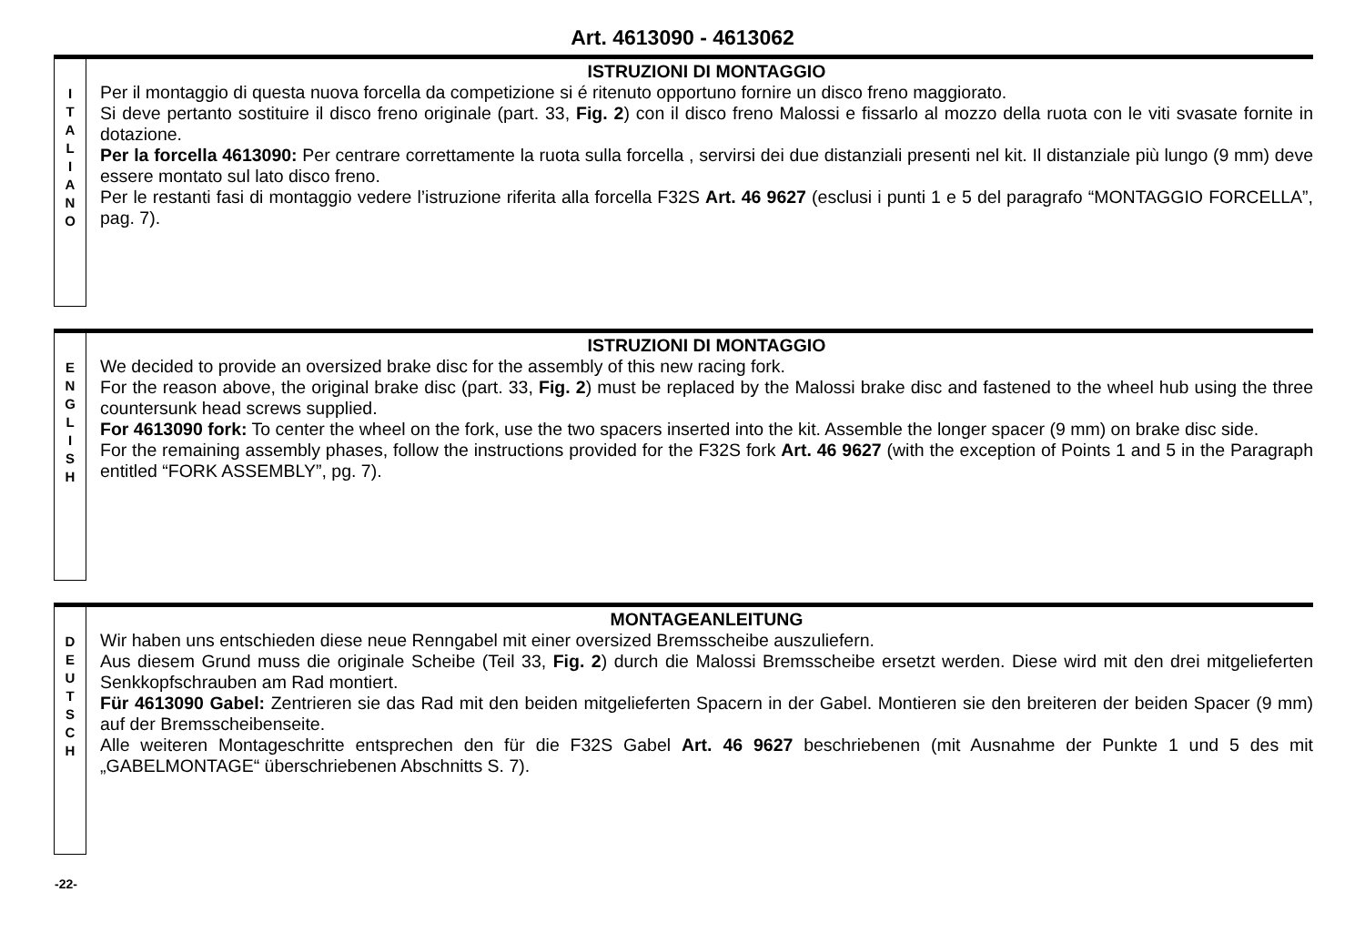Art. 4613090 - 4613062
I
T
A
L
I
A
N
O
ISTRUZIONI DI MONTAGGIO
Per il montaggio di questa nuova forcella da competizione si é ritenuto opportuno fornire un disco freno maggiorato.
Si deve pertanto sostituire il disco freno originale (part. 33, Fig. 2) con il disco freno Malossi e fissarlo al mozzo della ruota con le viti svasate fornite in dotazione.
Per la forcella 4613090: Per centrare correttamente la ruota sulla forcella , servirsi dei due distanziali presenti nel kit. Il distanziale più lungo (9 mm) deve essere montato sul lato disco freno.
Per le restanti fasi di montaggio vedere l’istruzione riferita alla forcella F32S Art. 46 9627 (esclusi i punti 1 e 5 del paragrafo “MONTAGGIO FORCELLA”, pag. 7).
E
N
G
L
I
S
H
ISTRUZIONI DI MONTAGGIO
We decided to provide an oversized brake disc for the assembly of this new racing fork.
For the reason above, the original brake disc (part. 33, Fig. 2) must be replaced by the Malossi brake disc and fastened to the wheel hub using the three countersunk head screws supplied.
For 4613090 fork: To center the wheel on the fork, use the two spacers inserted into the kit. Assemble the longer spacer (9 mm) on brake disc side.
For the remaining assembly phases, follow the instructions provided for the F32S fork Art. 46 9627 (with the exception of Points 1 and 5 in the Paragraph entitled “FORK ASSEMBLY”, pg. 7).
D
E
U
T
S
C
H
MONTAGEANLEITUNG
Wir haben uns entschieden diese neue Renngabel mit einer oversized Bremsscheibe auszuliefern.
Aus diesem Grund muss die originale Scheibe (Teil 33, Fig. 2) durch die Malossi Bremsscheibe ersetzt werden. Diese wird mit den drei mitgelieferten Senkkopfschrauben am Rad montiert.
Für 4613090 Gabel: Zentrieren sie das Rad mit den beiden mitgelieferten Spacern in der Gabel. Montieren sie den breiteren der beiden Spacer (9 mm) auf der Bremsscheibenseite.
Alle weiteren Montageschritte entsprechen den für die F32S Gabel Art. 46 9627 beschriebenen (mit Ausnahme der Punkte 1 und 5 des mit „GABELMONTAGE“ überschriebenen Abschnitts S. 7).
-22-